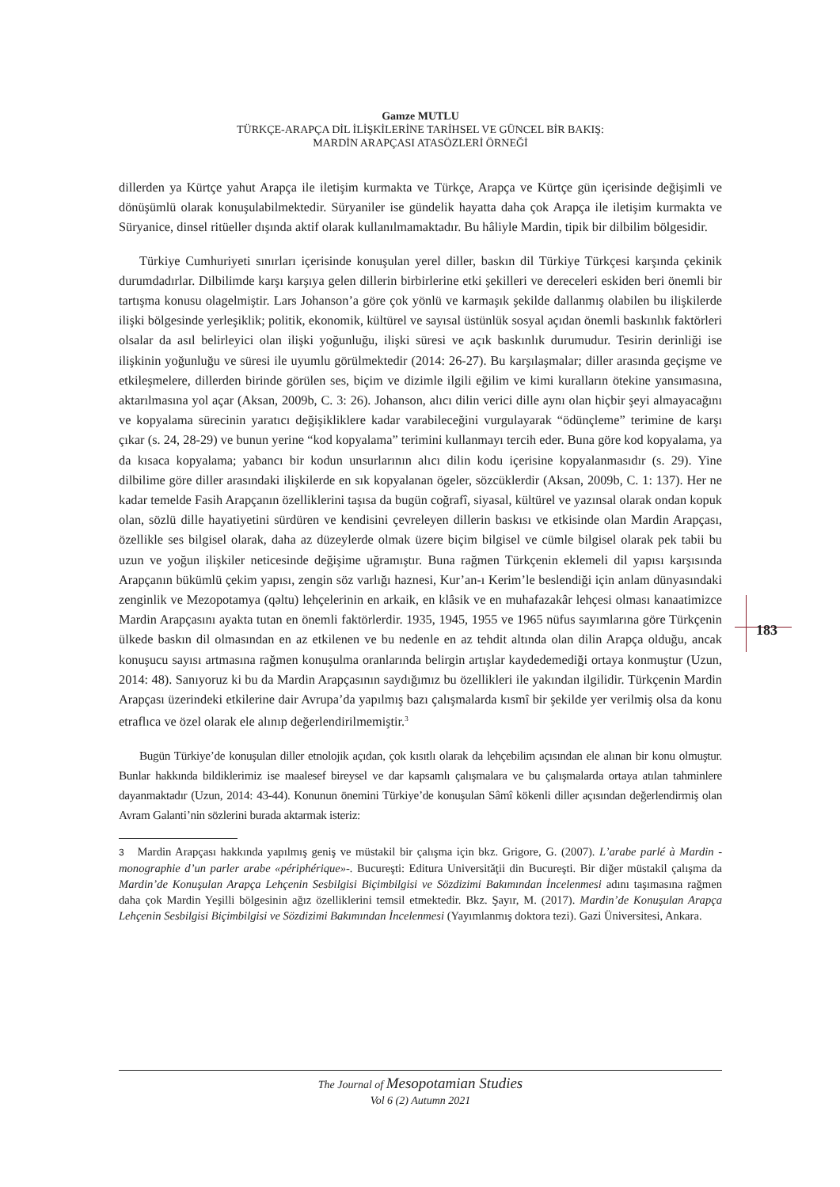Gamze MUTLU
TÜRKÇE-ARAPÇA DİL İLİŞKİLERİNE TARİHSEL VE GÜNCEL BİR BAKIŞ:
MARDİN ARAPÇASI ATASÖZLERİ ÖRNEĞİ
dillerden ya Kürtçe yahut Arapça ile iletişim kurmakta ve Türkçe, Arapça ve Kürtçe gün içerisinde değişimli ve dönüşümlü olarak konuşulabilmektedir. Süryaniler ise gündelik hayatta daha çok Arapça ile iletişim kurmakta ve Süryanice, dinsel ritüeller dışında aktif olarak kullanılmamaktadır. Bu hâliyle Mardin, tipik bir dilbilim bölgesidir.
Türkiye Cumhuriyeti sınırları içerisinde konuşulan yerel diller, baskın dil Türkiye Türkçesi karşında çekinik durumdadırlar. Dilbilimde karşı karşıya gelen dillerin birbirlerine etki şekilleri ve dereceleri eskiden beri önemli bir tartışma konusu olagelmiştir. Lars Johanson’a göre çok yönlü ve karmaşık şekilde dallanmış olabilen bu ilişkilerde ilişki bölgesinde yerleşiklik; politik, ekonomik, kültürel ve sayısal üstünlük sosyal açıdan önemli baskınlık faktörleri olsalar da asıl belirleyici olan ilişki yoğunluğu, ilişki süresi ve açık baskınlık durumudur. Tesirin derinliği ise ilişkinin yoğunluğu ve süresi ile uyumlu görülmektedir (2014: 26-27). Bu karşılaşmalar; diller arasında geçişme ve etkileşmelere, dillerden birinde görülen ses, biçim ve dizimle ilgili eğilim ve kimi kuralların ötekine yansımasına, aktarılmasına yol açar (Aksan, 2009b, C. 3: 26). Johanson, alıcı dilin verici dille aynı olan hiçbir şeyi almayacağını ve kopyalama sürecinin yaratıcı değişikliklere kadar varabileceğini vurgulayarak “ödünçleme” terimine de karşı çıkar (s. 24, 28-29) ve bunun yerine “kod kopyalama” terimini kullanmayı tercih eder. Buna göre kod kopyalama, ya da kısaca kopyalama; yabancı bir kodun unsurlarının alıcı dilin kodu içerisine kopyalanmasıdır (s. 29). Yine dilbilime göre diller arasındaki ilişkilerde en sık kopyalanan ögeler, sözcüklerdir (Aksan, 2009b, C. 1: 137). Her ne kadar temelde Fasih Arapçanın özelliklerini taşısa da bugün coğrafî, siyasal, kültürel ve yazınsal olarak ondan kopuk olan, sözlü dille hayatiyetini sürdüren ve kendisini çevreleyen dillerin baskısı ve etkisinde olan Mardin Arapçası, özellikle ses bilgisel olarak, daha az düzeylerde olmak üzere biçim bilgisel ve cümle bilgisel olarak pek tabii bu uzun ve yoğun ilişkiler neticesinde değişime uğramıştır. Buna rağmen Türkçenin eklemeli dil yapısı karşısında Arapçanın bükümlü çekim yapısı, zengin söz varlığı haznesi, Kur’an-ı Kerim’le beslendiği için anlam dünyasındaki zenginlik ve Mezopotamya (qəltu) lehçelerinin en arkaik, en klâsik ve en muhafazakâr lehçesi olması kanaatimizce Mardin Arapçasını ayakta tutan en önemli faktörlerdir. 1935, 1945, 1955 ve 1965 nüfus sayımlarına göre Türkçenin ülkede baskın dil olmasından en az etkilenen ve bu nedenle en az tehdit altında olan dilin Arapça olduğu, ancak konuşucu sayısı artmasına rağmen konuşulma oranlarında belirgin artışlar kaydedemediği ortaya konmuştur (Uzun, 2014: 48). Sanıyoruz ki bu da Mardin Arapçasının saydığımız bu özellikleri ile yakından ilgilidir. Türkçenin Mardin Arapçası üzerindeki etkilerine dair Avrupa’da yapılmış bazı çalışmalarda kısmî bir şekilde yer verilmiş olsa da konu etraflıca ve özel olarak ele alınıp değerlendirilmemiştir.<sup>3</sup>
Bugün Türkiye’de konuşulan diller etnolojik açıdan, çok kısıtlı olarak da lehçebilim açısından ele alınan bir konu olmuştur. Bunlar hakkında bildiklerimiz ise maalesef bireysel ve dar kapsamlı çalışmalara ve bu çalışmalarda ortaya atılan tahminlere dayanmaktadır (Uzun, 2014: 43-44). Konunun önemini Türkiye’de konuşulan Sâmî kökenli diller açısından değerlendirmiş olan Avram Galanti’nin sözlerini burada aktarmak isteriz:
3 Mardin Arapçası hakkında yapılmış geniş ve müstakil bir çalışma için bkz. Grigore, G. (2007). L’arabe parlé à Mardin -monographie d’un parler arabe «périphérique»-. Bucureşti: Editura Universităţii din Bucureşti. Bir diğer müstakil çalışma da Mardin’de Konuşulan Arapça Lehçenin Sesbilgisi Biçimbilgisi ve Sözdizimi Bakımından İncelenmesi adını taşımasına rağmen daha çok Mardin Yeşilli bölgesinin ağız özelliklerini temsil etmektedir. Bkz. Şayır, M. (2017). Mardin’de Konuşulan Arapça Lehçenin Sesbilgisi Biçimbilgisi ve Sözdizimi Bakımından İncelenmesi (Yayımlanmış doktora tezi). Gazi Üniversitesi, Ankara.
183
The Journal of Mesopotamian Studies
Vol 6 (2) Autumn 2021